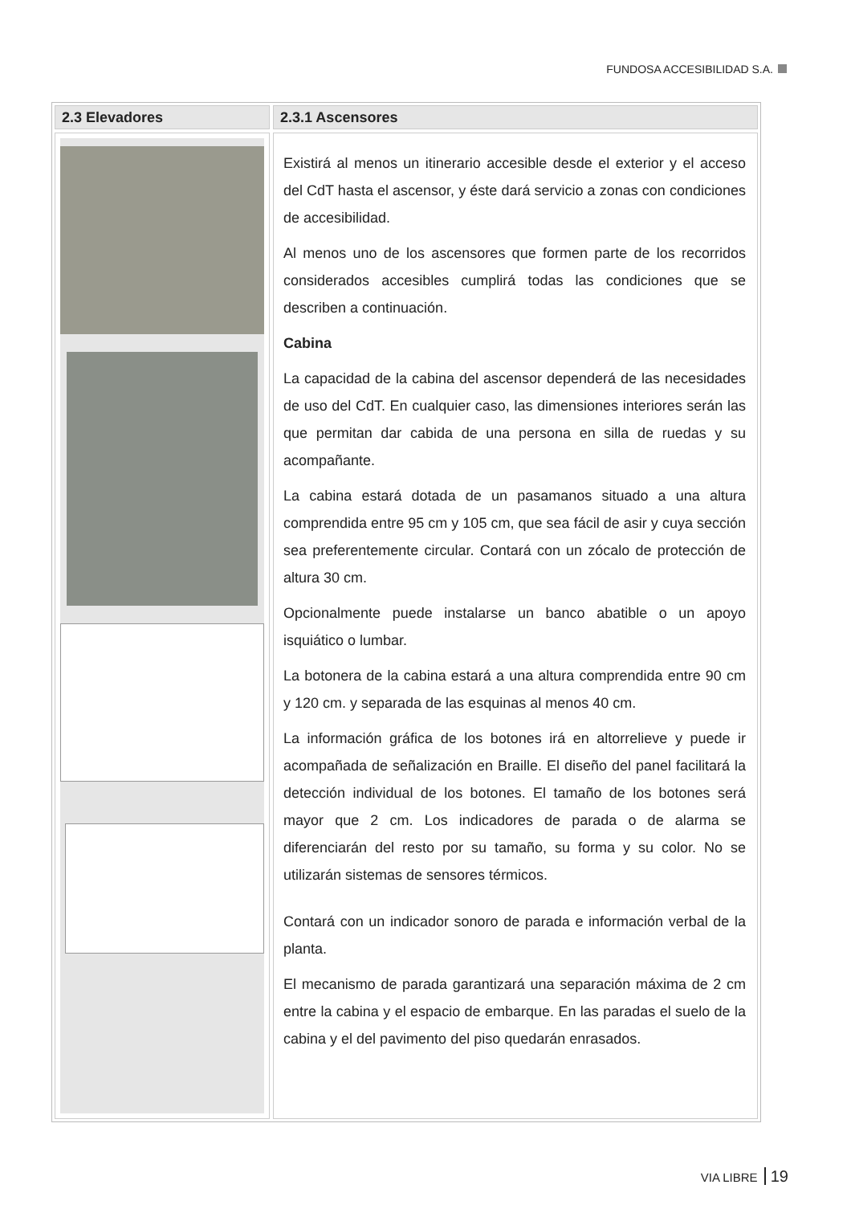FUNDOSA ACCESIBILIDAD S.A.
2.3 Elevadores 2.3.1 Ascensores
Existirá al menos un itinerario accesible desde el exterior y el acceso del CdT hasta el ascensor, y éste dará servicio a zonas con condiciones de accesibilidad.
Al menos uno de los ascensores que formen parte de los recorridos considerados accesibles cumplirá todas las condiciones que se describen a continuación.
Cabina
La capacidad de la cabina del ascensor dependerá de las necesidades de uso del CdT. En cualquier caso, las dimensiones interiores serán las que permitan dar cabida de una persona en silla de ruedas y su acompañante.
La cabina estará dotada de un pasamanos situado a una altura comprendida entre 95 cm y 105 cm, que sea fácil de asir y cuya sección sea preferentemente circular. Contará con un zócalo de protección de altura 30 cm.
Opcionalmente puede instalarse un banco abatible o un apoyo isquiático o lumbar.
La botonera de la cabina estará a una altura comprendida entre 90 cm y 120 cm. y separada de las esquinas al menos 40 cm.
La información gráfica de los botones irá en altorrelieve y puede ir acompañada de señalización en Braille. El diseño del panel facilitará la detección individual de los botones. El tamaño de los botones será mayor que 2 cm. Los indicadores de parada o de alarma se diferenciarán del resto por su tamaño, su forma y su color. No se utilizarán sistemas de sensores térmicos.
Contará con un indicador sonoro de parada e información verbal de la planta.
El mecanismo de parada garantizará una separación máxima de 2 cm entre la cabina y el espacio de embarque. En las paradas el suelo de la cabina y el del pavimento del piso quedarán enrasados.
VIA LIBRE 19